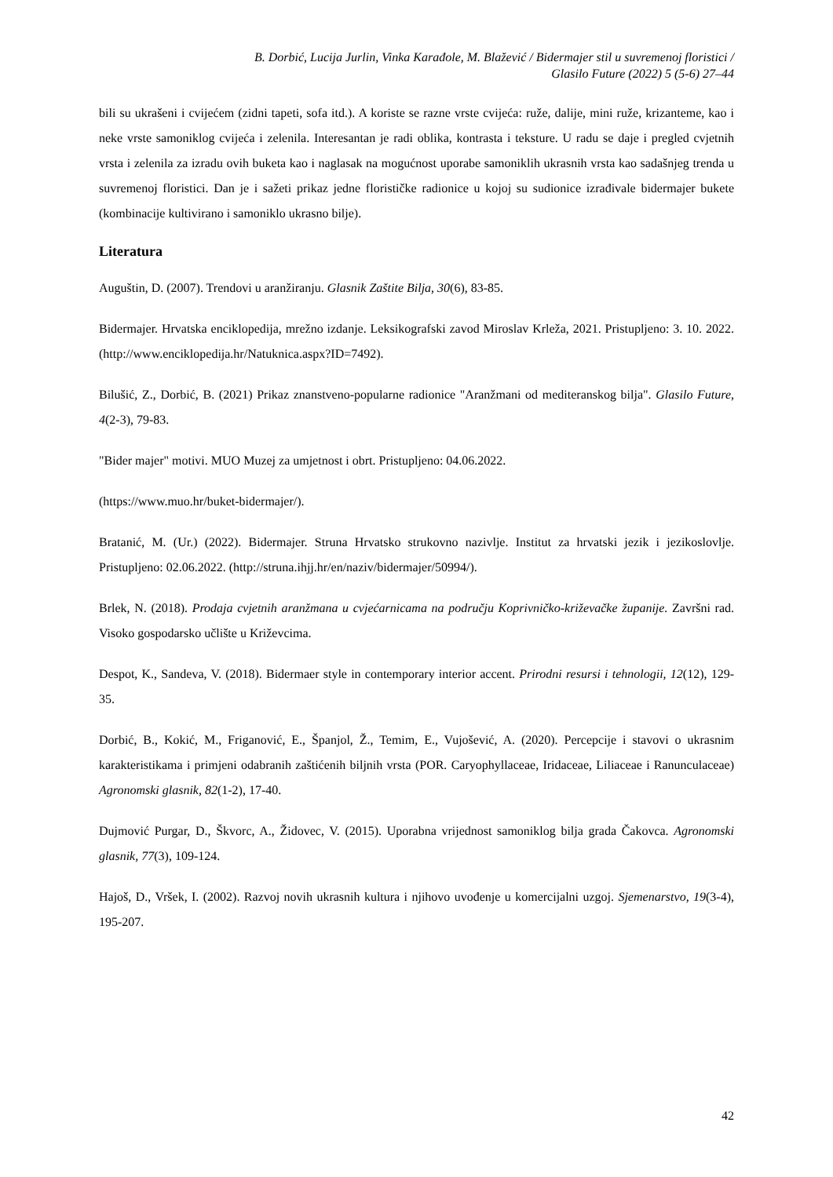B. Dorbić, Lucija Jurlin, Vinka Karađole, M. Blažević / Bidermajer stil u suvremenoj floristici /
Glasilo Future (2022) 5 (5-6) 27–44
bili su ukrašeni i cvijećem (zidni tapeti, sofa itd.). A koriste se razne vrste cvijeća: ruže, dalije, mini ruže, krizanteme, kao i neke vrste samoniklog cvijeća i zelenila. Interesantan je radi oblika, kontrasta i teksture. U radu se daje i pregled cvjetnih vrsta i zelenila za izradu ovih buketa kao i naglasak na mogućnost uporabe samoniklih ukrasnih vrsta kao sadašnjeg trenda u suvremenoj floristici. Dan je i sažeti prikaz jedne florističke radionice u kojoj su sudionice izrađivale bidermajer bukete (kombinacije kultivirano i samoniklo ukrasno bilje).
Literatura
Auguštin, D. (2007). Trendovi u aranžiranju. Glasnik Zaštite Bilja, 30(6), 83-85.
Bidermajer. Hrvatska enciklopedija, mrežno izdanje. Leksikografski zavod Miroslav Krleža, 2021. Pristupljeno: 3. 10. 2022. (http://www.enciklopedija.hr/Natuknica.aspx?ID=7492).
Bilušić, Z., Dorbić, B. (2021) Prikaz znanstveno-popularne radionice "Aranžmani od mediteranskog bilja". Glasilo Future, 4(2-3), 79-83.
"Bider majer" motivi. MUO Muzej za umjetnost i obrt. Pristupljeno: 04.06.2022.
(https://www.muo.hr/buket-bidermajer/).
Bratanić, M. (Ur.) (2022). Bidermajer. Struna Hrvatsko strukovno nazivlje. Institut za hrvatski jezik i jezikoslovlje. Pristupljeno: 02.06.2022. (http://struna.ihjj.hr/en/naziv/bidermajer/50994/).
Brlek, N. (2018). Prodaja cvjetnih aranžmana u cvjećarnicama na području Koprivničko-križevačke županije. Završni rad. Visoko gospodarsko učlište u Križevcima.
Despot, K., Sandeva, V. (2018). Bidermaer style in contemporary interior accent. Prirodni resursi i tehnologii, 12(12), 129-35.
Dorbić, B., Kokić, M., Friganović, E., Španjol, Ž., Temim, E., Vujošević, A. (2020). Percepcije i stavovi o ukrasnim karakteristikama i primjeni odabranih zaštićenih biljnih vrsta (POR. Caryophyllaceae, Iridaceae, Liliaceae i Ranunculaceae) Agronomski glasnik, 82(1-2), 17-40.
Dujmović Purgar, D., Škvorc, A., Židovec, V. (2015). Uporabna vrijednost samoniklog bilja grada Čakovca. Agronomski glasnik, 77(3), 109-124.
Hajoš, D., Vršek, I. (2002). Razvoj novih ukrasnih kultura i njihovo uvođenje u komercijalni uzgoj. Sjemenarstvo, 19(3-4), 195-207.
42